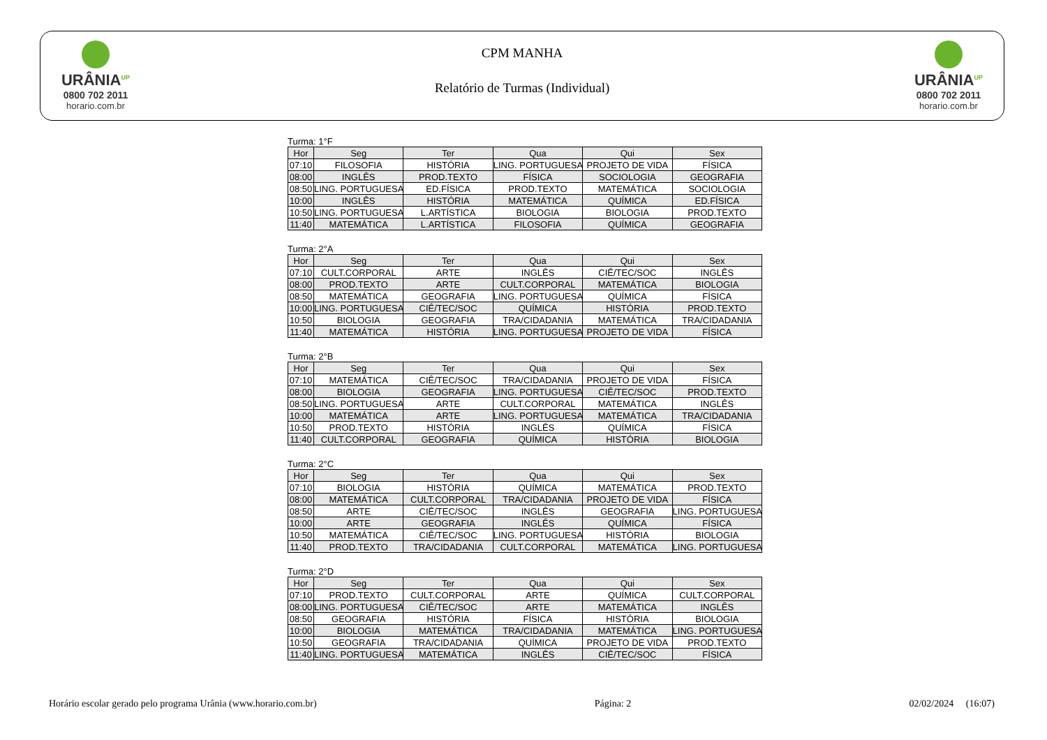URÂNIA<sup>UP</sup>
0800 702 2011
horario.com.br
CPM MANHA
Relatório de Turmas (Individual)
URÂNIA<sup>UP</sup>
0800 702 2011
horario.com.br
Turma: 1°F
| Hor | Seg | Ter | Qua | Qui | Sex |
| --- | --- | --- | --- | --- | --- |
| 07:10 | FILOSOFIA | HISTÓRIA | LING. PORTUGUESA | PROJETO DE VIDA | FÍSICA |
| 08:00 | INGLÊS | PROD.TEXTO | FÍSICA | SOCIOLOGIA | GEOGRAFIA |
| 08:50 | LING. PORTUGUESA | ED.FÍSICA | PROD.TEXTO | MATEMÁTICA | SOCIOLOGIA |
| 10:00 | INGLÊS | HISTÓRIA | MATEMÁTICA | QUÍMICA | ED.FÍSICA |
| 10:50 | LING. PORTUGUESA | L.ARTÍSTICA | BIOLOGIA | BIOLOGIA | PROD.TEXTO |
| 11:40 | MATEMÁTICA | L.ARTÍSTICA | FILOSOFIA | QUÍMICA | GEOGRAFIA |
Turma: 2°A
| Hor | Seg | Ter | Qua | Qui | Sex |
| --- | --- | --- | --- | --- | --- |
| 07:10 | CULT.CORPORAL | ARTE | INGLÊS | CIÊ/TEC/SOC | INGLÊS |
| 08:00 | PROD.TEXTO | ARTE | CULT.CORPORAL | MATEMÁTICA | BIOLOGIA |
| 08:50 | MATEMÁTICA | GEOGRAFIA | LING. PORTUGUESA | QUÍMICA | FÍSICA |
| 10:00 | LING. PORTUGUESA | CIÊ/TEC/SOC | QUÍMICA | HISTÓRIA | PROD.TEXTO |
| 10:50 | BIOLOGIA | GEOGRAFIA | TRA/CIDADANIA | MATEMÁTICA | TRA/CIDADANIA |
| 11:40 | MATEMÁTICA | HISTÓRIA | LING. PORTUGUESA | PROJETO DE VIDA | FÍSICA |
Turma: 2°B
| Hor | Seg | Ter | Qua | Qui | Sex |
| --- | --- | --- | --- | --- | --- |
| 07:10 | MATEMÁTICA | CIÊ/TEC/SOC | TRA/CIDADANIA | PROJETO DE VIDA | FÍSICA |
| 08:00 | BIOLOGIA | GEOGRAFIA | LING. PORTUGUESA | CIÊ/TEC/SOC | PROD.TEXTO |
| 08:50 | LING. PORTUGUESA | ARTE | CULT.CORPORAL | MATEMÁTICA | INGLÊS |
| 10:00 | MATEMÁTICA | ARTE | LING. PORTUGUESA | MATEMÁTICA | TRA/CIDADANIA |
| 10:50 | PROD.TEXTO | HISTÓRIA | INGLÊS | QUÍMICA | FÍSICA |
| 11:40 | CULT.CORPORAL | GEOGRAFIA | QUÍMICA | HISTÓRIA | BIOLOGIA |
Turma: 2°C
| Hor | Seg | Ter | Qua | Qui | Sex |
| --- | --- | --- | --- | --- | --- |
| 07:10 | BIOLOGIA | HISTÓRIA | QUÍMICA | MATEMÁTICA | PROD.TEXTO |
| 08:00 | MATEMÁTICA | CULT.CORPORAL | TRA/CIDADANIA | PROJETO DE VIDA | FÍSICA |
| 08:50 | ARTE | CIÊ/TEC/SOC | INGLÊS | GEOGRAFIA | LING. PORTUGUESA |
| 10:00 | ARTE | GEOGRAFIA | INGLÊS | QUÍMICA | FÍSICA |
| 10:50 | MATEMÁTICA | CIÊ/TEC/SOC | LING. PORTUGUESA | HISTÓRIA | BIOLOGIA |
| 11:40 | PROD.TEXTO | TRA/CIDADANIA | CULT.CORPORAL | MATEMÁTICA | LING. PORTUGUESA |
Turma: 2°D
| Hor | Seg | Ter | Qua | Qui | Sex |
| --- | --- | --- | --- | --- | --- |
| 07:10 | PROD.TEXTO | CULT.CORPORAL | ARTE | QUÍMICA | CULT.CORPORAL |
| 08:00 | LING. PORTUGUESA | CIÊ/TEC/SOC | ARTE | MATEMÁTICA | INGLÊS |
| 08:50 | GEOGRAFIA | HISTÓRIA | FÍSICA | HISTÓRIA | BIOLOGIA |
| 10:00 | BIOLOGIA | MATEMÁTICA | TRA/CIDADANIA | MATEMÁTICA | LING. PORTUGUESA |
| 10:50 | GEOGRAFIA | TRA/CIDADANIA | QUÍMICA | PROJETO DE VIDA | PROD.TEXTO |
| 11:40 | LING. PORTUGUESA | MATEMÁTICA | INGLÊS | CIÊ/TEC/SOC | FÍSICA |
Horário escolar gerado pelo programa Urânia (www.horario.com.br) Página: 2 02/02/2024 (16:07)